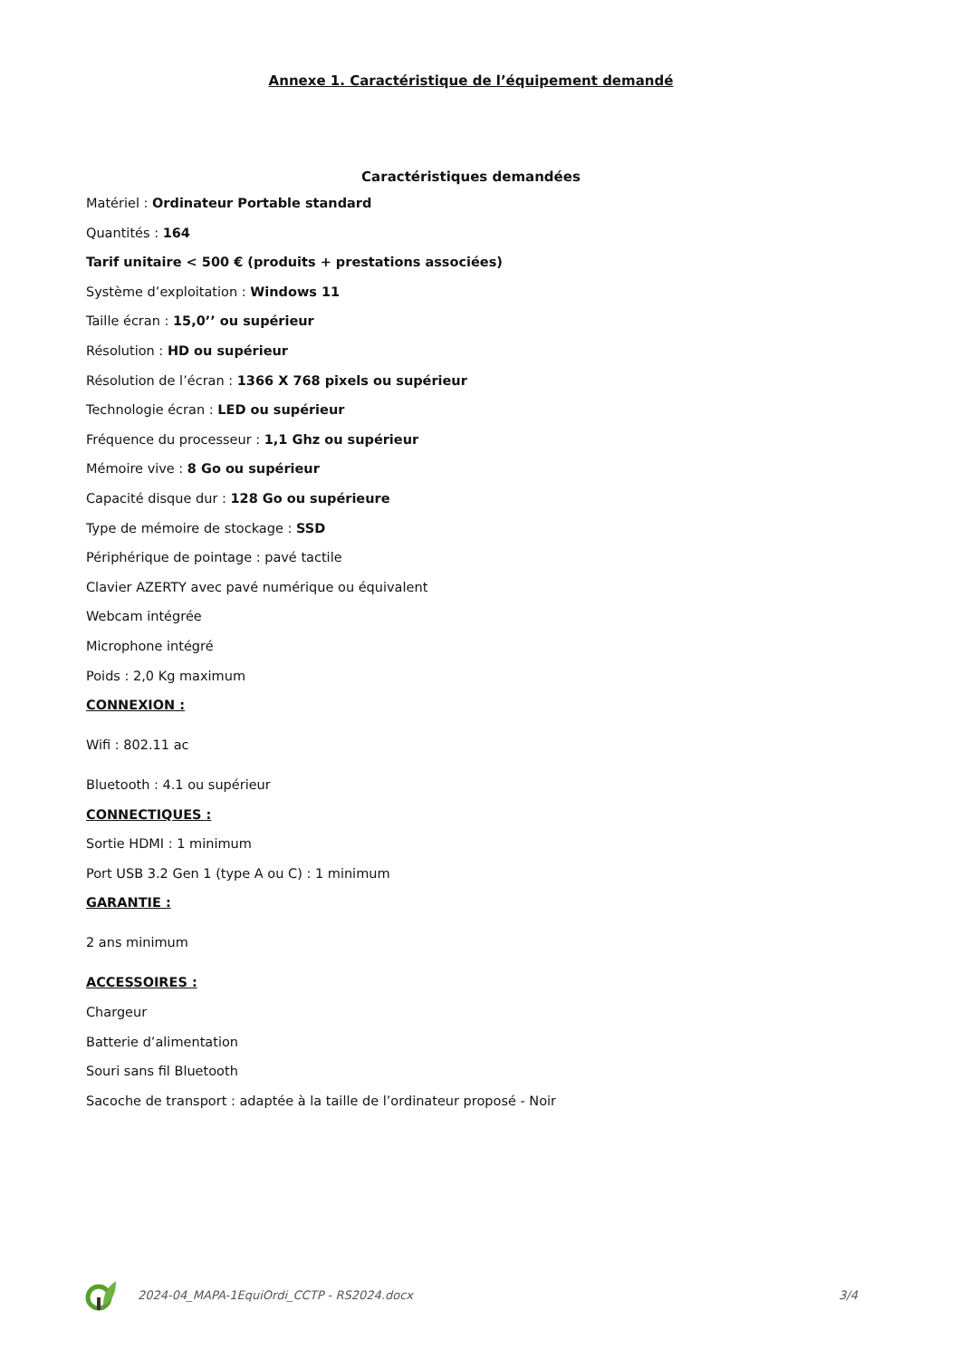Annexe 1. Caractéristique de l’équipement demandé
Caractéristiques demandées
Matériel : Ordinateur Portable standard
Quantités : 164
Tarif unitaire < 500 € (produits + prestations associées)
Système d’exploitation : Windows 11
Taille écran : 15,0’’ ou supérieur
Résolution : HD ou supérieur
Résolution de l’écran : 1366 X 768 pixels ou supérieur
Technologie écran : LED ou supérieur
Fréquence du processeur : 1,1 Ghz ou supérieur
Mémoire vive : 8 Go ou supérieur
Capacité disque dur : 128 Go ou supérieure
Type de mémoire de stockage : SSD
Périphérique de pointage : pavé tactile
Clavier AZERTY avec pavé numérique ou équivalent
Webcam intégrée
Microphone intégré
Poids : 2,0 Kg maximum
CONNEXION :
Wifi : 802.11 ac
Bluetooth : 4.1 ou supérieur
CONNECTIQUES :
Sortie HDMI : 1 minimum
Port USB 3.2 Gen 1 (type A ou C) : 1 minimum
GARANTIE :
2 ans minimum
ACCESSOIRES :
Chargeur
Batterie d’alimentation
Souri sans fil Bluetooth
Sacoche de transport : adaptée à la taille de l’ordinateur proposé - Noir
2024-04_MAPA-1EquiOrdi_CCTP - RS2024.docx 3/4